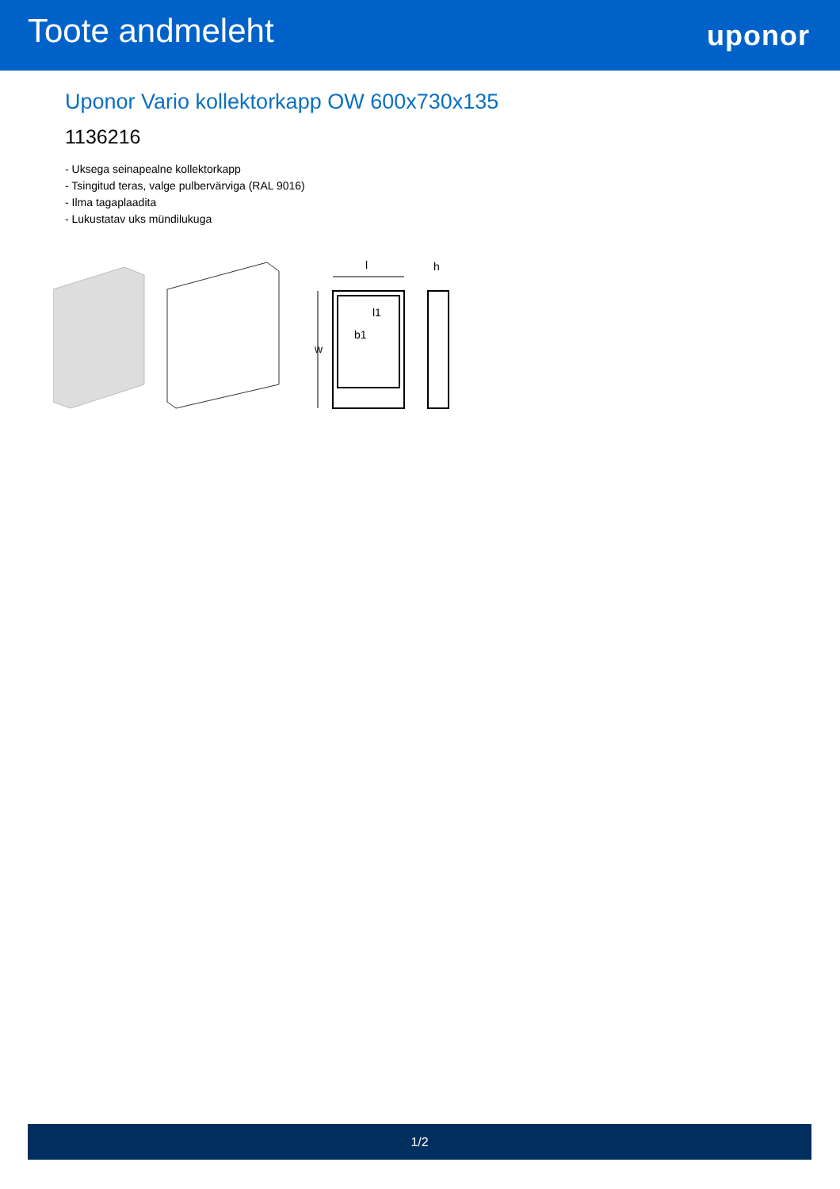Toote andmeleht
uponor
Uponor Vario kollektorkapp OW 600x730x135
1136216
- Uksega seinapealne kollektorkapp
- Tsingitud teras, valge pulbervärviga (RAL 9016)
- Ilma tagaplaadita
- Lukustatav uks mündilukuga
l
h
l1
w
b1
1/2